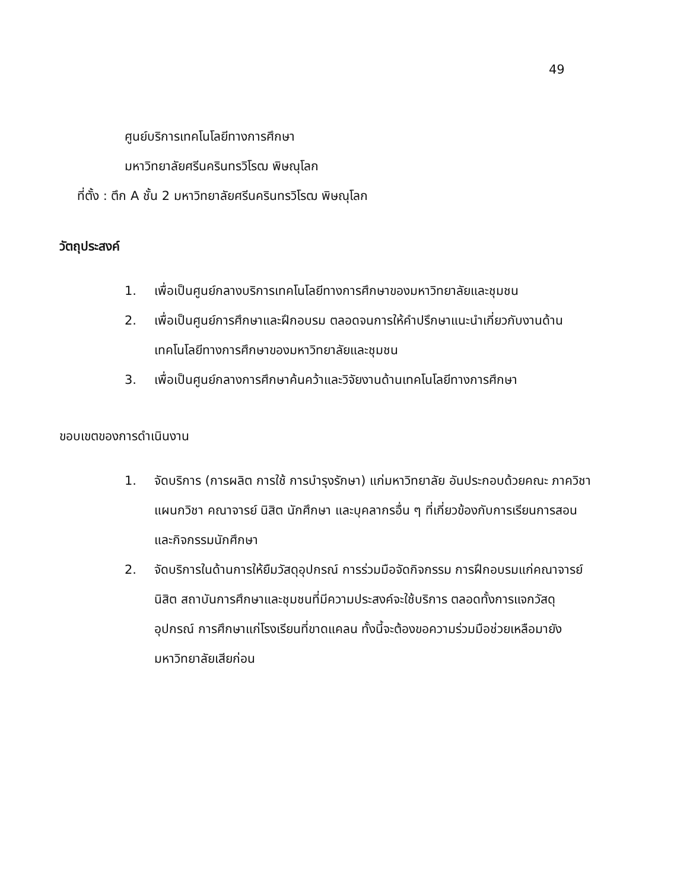49
ศูนย์บริการเทคโนโลยีทางการศึกษา
มหาวิทยาลัยศรีนครินทรวิโรฒ พิษณุโลก
ที่ตั้ง : ตึก A ชั้น 2 มหาวิทยาลัยศรีนครินทรวิโรฒ พิษณุโลก
วัตถุประสงค์
1. เพื่อเป็นศูนย์กลางบริการเทคโนโลยีทางการศึกษาของมหาวิทยาลัยและชุมชน
2. เพื่อเป็นศูนย์การศึกษาและฝึกอบรม ตลอดจนการให้คำปรึกษาแนะนำเกี่ยวกับงานด้านเทคโนโลยีทางการศึกษาของมหาวิทยาลัยและชุมชน
3. เพื่อเป็นศูนย์กลางการศึกษาค้นคว้าและวิจัยงานด้านเทคโนโลยีทางการศึกษา
ขอบเขตของการดำเนินงาน
1. จัดบริการ (การผลิต การใช้ การบำรุงรักษา) แก่มหาวิทยาลัย อันประกอบด้วยคณะ ภาควิชา แผนกวิชา คณาจารย์ นิสิต นักศึกษา และบุคลากรอื่น ๆ ที่เกี่ยวข้องกับการเรียนการสอนและกิจกรรมนักศึกษา
2. จัดบริการในด้านการให้ยืมวัสดุอุปกรณ์ การร่วมมือจัดกิจกรรม การฝึกอบรมแก่คณาจารย์ นิสิต สถาบันการศึกษาและชุมชนที่มีความประสงค์จะใช้บริการ ตลอดทั้งการแจกวัสดุอุปกรณ์ การศึกษาแก่โรงเรียนที่ขาดแคลน ทั้งนี้จะต้องขอความร่วมมือช่วยเหลือมายังมหาวิทยาลัยเสียก่อน